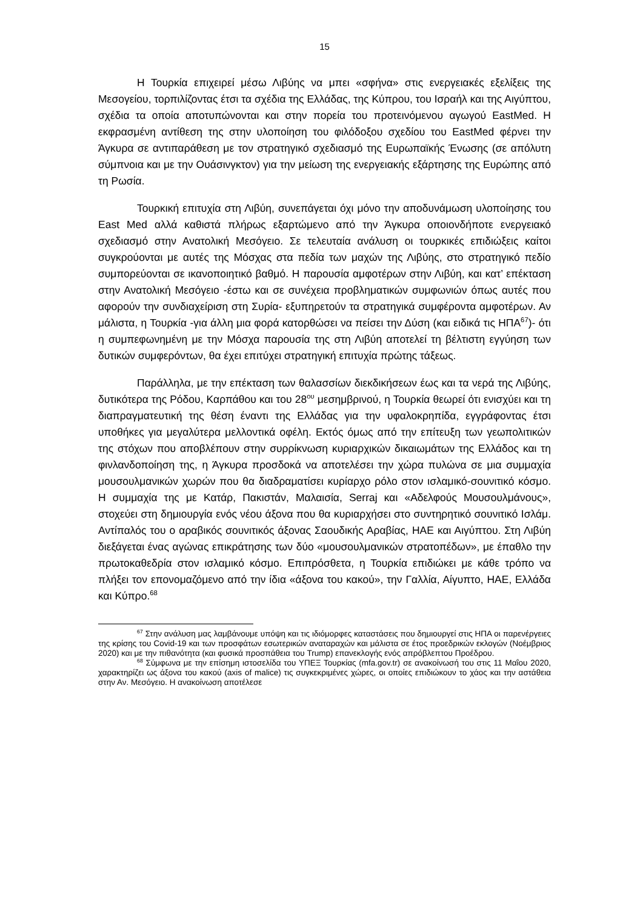15
Η Τουρκία επιχειρεί μέσω Λιβύης να μπει «σφήνα» στις ενεργειακές εξελίξεις της Μεσογείου, τορπιλίζοντας έτσι τα σχέδια της Ελλάδας, της Κύπρου, του Ισραήλ και της Αιγύπτου, σχέδια τα οποία αποτυπώνονται και στην πορεία του προτεινόμενου αγωγού EastMed. Η εκφρασμένη αντίθεση της στην υλοποίηση του φιλόδοξου σχεδίου του EastMed φέρνει την Άγκυρα σε αντιπαράθεση με τον στρατηγικό σχεδιασμό της Ευρωπαϊκής Ένωσης (σε απόλυτη σύμπνοια και με την Ουάσινγκτον) για την μείωση της ενεργειακής εξάρτησης της Ευρώπης από τη Ρωσία.
Τουρκική επιτυχία στη Λιβύη, συνεπάγεται όχι μόνο την αποδυνάμωση υλοποίησης του East Med αλλά καθιστά πλήρως εξαρτώμενο από την Άγκυρα οποιονδήποτε ενεργειακό σχεδιασμό στην Ανατολική Μεσόγειο. Σε τελευταία ανάλυση οι τουρκικές επιδιώξεις καίτοι συγκρούονται με αυτές της Μόσχας στα πεδία των μαχών της Λιβύης, στο στρατηγικό πεδίο συμπορεύονται σε ικανοποιητικό βαθμό. Η παρουσία αμφοτέρων στην Λιβύη, και κατ’ επέκταση στην Ανατολική Μεσόγειο -έστω και σε συνέχεια προβληματικών συμφωνιών όπως αυτές που αφορούν την συνδιαχείριση στη Συρία- εξυπηρετούν τα στρατηγικά συμφέροντα αμφοτέρων. Αν μάλιστα, η Τουρκία -για άλλη μια φορά κατορθώσει να πείσει την Δύση (και ειδικά τις ΗΠΑ<sup>67</sup>)- ότι η συμπεφωνημένη με την Μόσχα παρουσία της στη Λιβύη αποτελεί τη βέλτιστη εγγύηση των δυτικών συμφερόντων, θα έχει επιτύχει στρατηγική επιτυχία πρώτης τάξεως.
Παράλληλα, με την επέκταση των θαλασσίων διεκδικήσεων έως και τα νερά της Λιβύης, δυτικότερα της Ρόδου, Καρπάθου και του 28<sup>ου</sup> μεσημβρινού, η Τουρκία θεωρεί ότι ενισχύει και τη διαπραγματευτική της θέση έναντι της Ελλάδας για την υφαλοκρηπίδα, εγγράφοντας έτσι υποθήκες για μεγαλύτερα μελλοντικά οφέλη. Εκτός όμως από την επίτευξη των γεωπολιτικών της στόχων που αποβλέπουν στην συρρίκνωση κυριαρχικών δικαιωμάτων της Ελλάδος και τη φινλανδοποίηση της, η Άγκυρα προσδοκά να αποτελέσει την χώρα πυλώνα σε μια συμμαχία μουσουλμανικών χωρών που θα διαδραματίσει κυρίαρχο ρόλο στον ισλαμικό-σουνιτικό κόσμο. Η συμμαχία της με Κατάρ, Πακιστάν, Μαλαισία, Serraj και «Αδελφούς Μουσουλμάνους», στοχεύει στη δημιουργία ενός νέου άξονα που θα κυριαρχήσει στο συντηρητικό σουνιτικό Ισλάμ. Αντίπαλός του ο αραβικός σουνιτικός άξονας Σαουδικής Αραβίας, ΗΑΕ και Αιγύπτου. Στη Λιβύη διεξάγεται ένας αγώνας επικράτησης των δύο «μουσουλμανικών στρατοπέδων», με έπαθλο την πρωτοκαθεδρία στον ισλαμικό κόσμο. Επιπρόσθετα, η Τουρκία επιδιώκει με κάθε τρόπο να πλήξει τον επονομαζόμενο από την ίδια «άξονα του κακού», την Γαλλία, Αίγυπτο, ΗΑΕ, Ελλάδα και Κύπρο.<sup>68</sup>
<sup>67</sup> Στην ανάλυση μας λαμβάνουμε υπόψη και τις ιδιόμορφες καταστάσεις που δημιουργεί στις ΗΠΑ οι παρενέργειες της κρίσης του Covid-19 και των προσφάτων εσωτερικών αναταραχών και μάλιστα σε έτος προεδρικών εκλογών (Νοέμβριος 2020) και με την πιθανότητα (και φυσικά προσπάθεια του Trump) επανεκλογής ενός απρόβλεπτου Προέδρου.
<sup>68</sup> Σύμφωνα με την επίσημη ιστοσελίδα του ΥΠΕΞ Τουρκίας (mfa.gov.tr) σε ανακοίνωσή του στις 11 Μαΐου 2020, χαρακτηρίζει ως άξονα του κακού (axis of malice) τις συγκεκριμένες χώρες, οι οποίες επιδιώκουν το χάος και την αστάθεια στην Αν. Μεσόγειο. Η ανακοίνωση αποτέλεσε